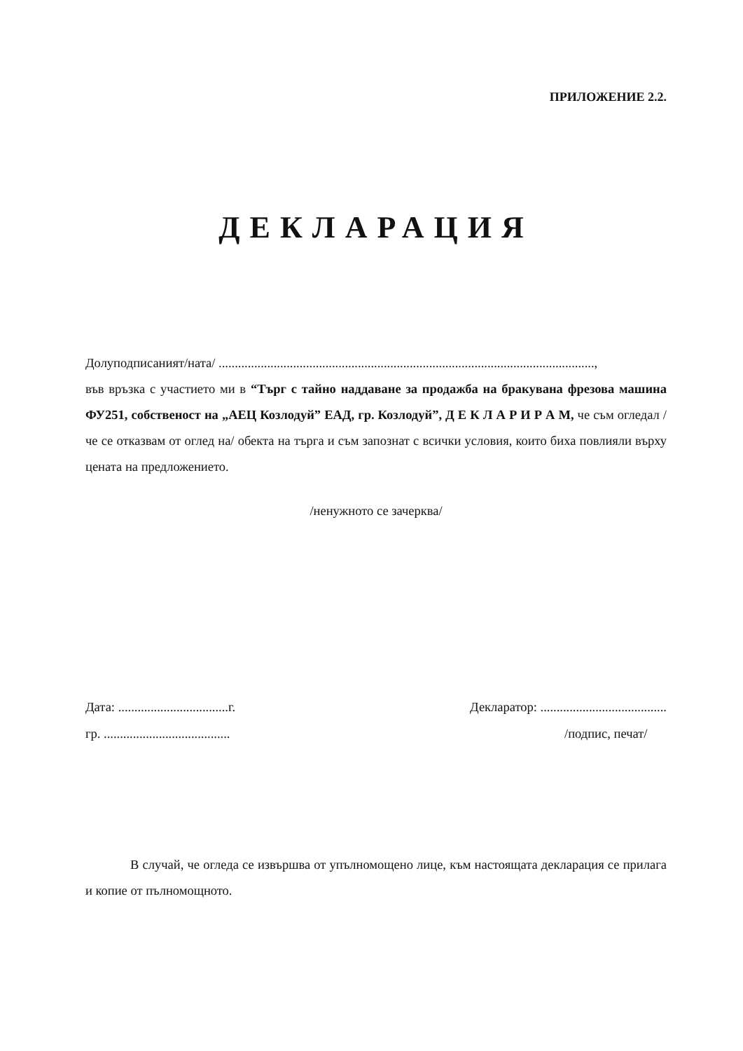ПРИЛОЖЕНИЕ 2.2.
ДЕКЛАРАЦИЯ
Долуподписаният/ната/ ....................................................................................................................,
във връзка с участието ми в “Търг с тайно наддаване за продажба на бракувана фрезова машина ФУ251, собственост на „АЕЦ Козлодуй” ЕАД, гр. Козлодуй”, Д Е К Л А Р И Р А М, че съм огледал /че се отказвам от оглед на/ обекта на търга и съм запознат с всички условия, които биха повлияли върху цената на предложението.
/ненужното се зачерква/
Дата: ..................................г.
гр. .......................................
Декларатор: .......................................
/подпис, печат/
В случай, че огледа се извършва от упълномощено лице, към настоящата декларация се прилага и копие от пълномощното.